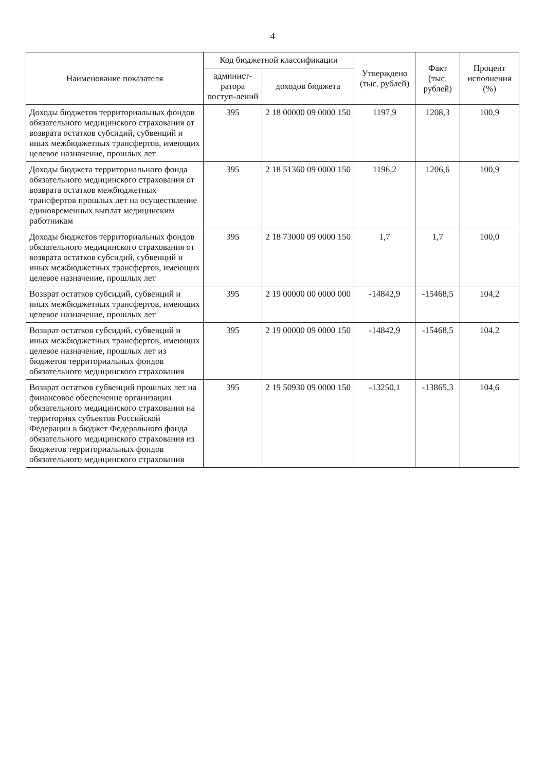4
| Наименование показателя | Код бюджетной классификации | | Утверждено (тыс. рублей) | Факт (тыс. рублей) | Процент исполнения (%) |
| --- | --- | --- | --- | --- | --- |
| | админист-ратора поступ-лений | доходов бюджета | | | |
| Доходы бюджетов территориальных фондов обязательного медицинского страхования от возврата остатков субсидий, субвенций и иных межбюджетных трансфертов, имеющих целевое назначение, прошлых лет | 395 | 2 18 00000 09 0000 150 | 1197,9 | 1208,3 | 100,9 |
| Доходы бюджета территориального фонда обязательного медицинского страхования от возврата остатков межбюджетных трансфертов прошлых лет на осуществление единовременных выплат медицинским работникам | 395 | 2 18 51360 09 0000 150 | 1196,2 | 1206,6 | 100,9 |
| Доходы бюджетов территориальных фондов обязательного медицинского страхования от возврата остатков субсидий, субвенций и иных межбюджетных трансфертов, имеющих целевое назначение, прошлых лет | 395 | 2 18 73000 09 0000 150 | 1,7 | 1,7 | 100,0 |
| Возврат остатков субсидий, субвенций и иных межбюджетных трансфертов, имеющих целевое назначение, прошлых лет | 395 | 2 19 00000 00 0000 000 | -14842,9 | -15468,5 | 104,2 |
| Возврат остатков субсидий, субвенций и иных межбюджетных трансфертов, имеющих целевое назначение, прошлых лет из бюджетов территориальных фондов обязательного медицинского страхования | 395 | 2 19 00000 09 0000 150 | -14842,9 | -15468,5 | 104,2 |
| Возврат остатков субвенций прошлых лет на финансовое обеспечение организации обязательного медицинского страхования на территориях субъектов Российской Федерации в бюджет Федерального фонда обязательного медицинского страхования из бюджетов территориальных фондов обязательного медицинского страхования | 395 | 2 19 50930 09 0000 150 | -13250,1 | -13865,3 | 104,6 |